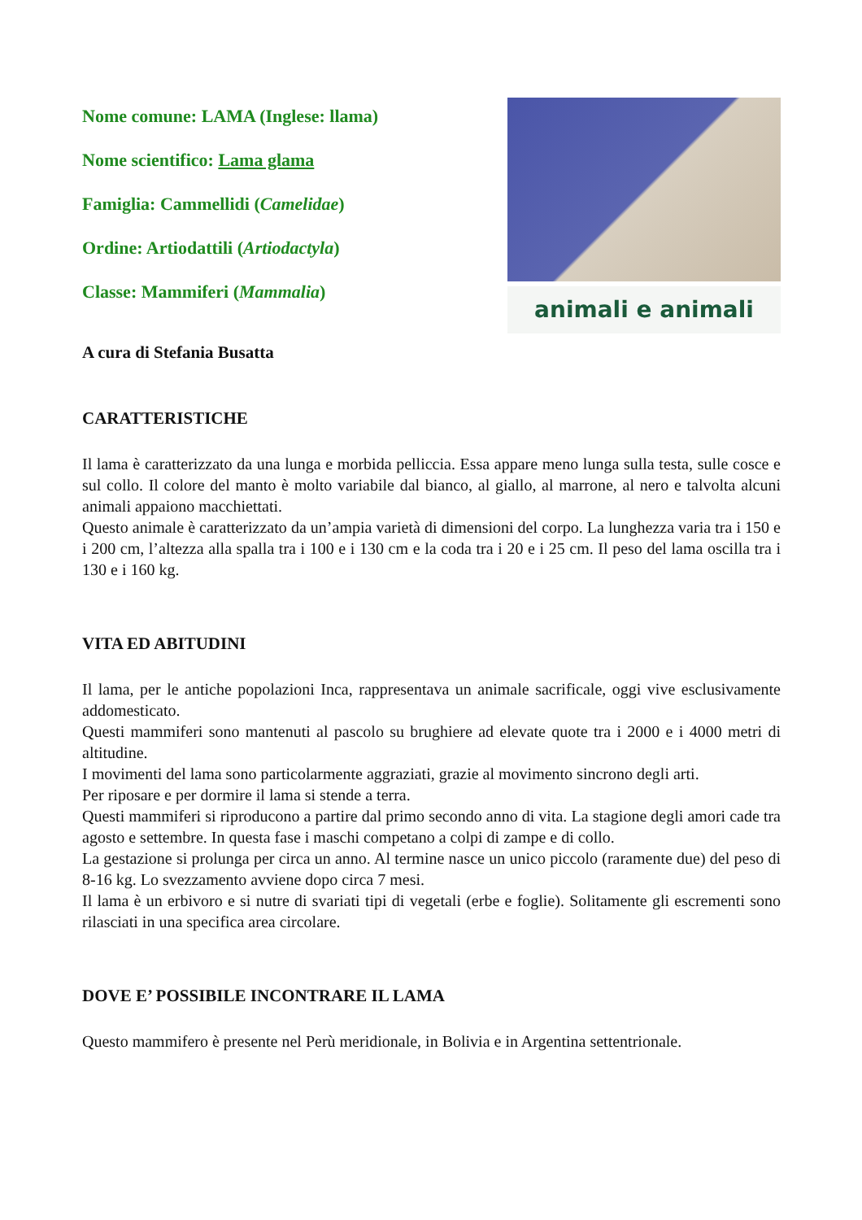Nome comune: LAMA (Inglese: llama)
Nome scientifico: Lama glama
Famiglia: Cammellidi (Camelidae)
Ordine: Artiodattili (Artiodactyla)
Classe: Mammiferi (Mammalia)
animali e animali
A cura di Stefania Busatta
CARATTERISTICHE
Il lama è caratterizzato da una lunga e morbida pelliccia. Essa appare meno lunga sulla testa, sulle cosce e sul collo. Il colore del manto è molto variabile dal bianco, al giallo, al marrone, al nero e talvolta alcuni animali appaiono macchiettati.
Questo animale è caratterizzato da un’ampia varietà di dimensioni del corpo. La lunghezza varia tra i 150 e i 200 cm, l’altezza alla spalla tra i 100 e i 130 cm e la coda tra i 20 e i 25 cm. Il peso del lama oscilla tra i 130 e i 160 kg.
VITA ED ABITUDINI
Il lama, per le antiche popolazioni Inca, rappresentava un animale sacrificale, oggi vive esclusivamente addomesticato.
Questi mammiferi sono mantenuti al pascolo su brughiere ad elevate quote tra i 2000 e i 4000 metri di altitudine.
I movimenti del lama sono particolarmente aggraziati, grazie al movimento sincrono degli arti.
Per riposare e per dormire il lama si stende a terra.
Questi mammiferi si riproducono a partire dal primo secondo anno di vita. La stagione degli amori cade tra agosto e settembre. In questa fase i maschi competano a colpi di zampe e di collo.
La gestazione si prolunga per circa un anno. Al termine nasce un unico piccolo (raramente due) del peso di 8-16 kg. Lo svezzamento avviene dopo circa 7 mesi.
Il lama è un erbivoro e si nutre di svariati tipi di vegetali (erbe e foglie). Solitamente gli escrementi sono rilasciati in una specifica area circolare.
DOVE E’ POSSIBILE INCONTRARE IL LAMA
Questo mammifero è presente nel Perù meridionale, in Bolivia e in Argentina settentrionale.